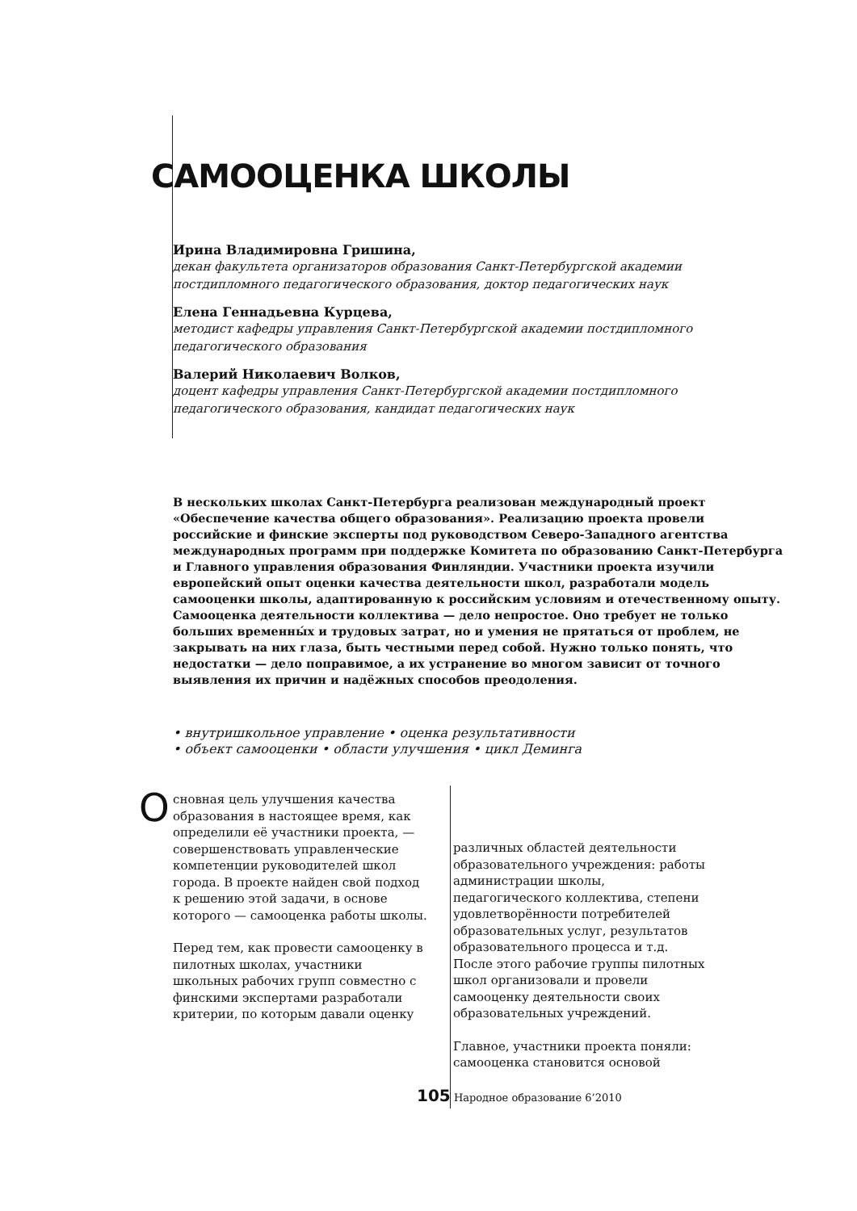САМООЦЕНКА ШКОЛЫ
Ирина Владимировна Гришина,
декан факультета организаторов образования Санкт-Петербургской академии постдипломного педагогического образования, доктор педагогических наук
Елена Геннадьевна Курцева,
методист кафедры управления Санкт-Петербургской академии постдипломного педагогического образования
Валерий Николаевич Волков,
доцент кафедры управления Санкт-Петербургской академии постдипломного педагогического образования, кандидат педагогических наук
В нескольких школах Санкт-Петербурга реализован международный проект «Обеспечение качества общего образования». Реализацию проекта провели российские и финские эксперты под руководством Северо-Западного агентства международных программ при поддержке Комитета по образованию Санкт-Петербурга и Главного управления образования Финляндии. Участники проекта изучили европейский опыт оценки качества деятельности школ, разработали модель самооценки школы, адаптированную к российским условиям и отечественному опыту.
Самооценка деятельности коллектива — дело непростое. Оно требует не только больших временны́х и трудовых затрат, но и умения не прятаться от проблем, не закрывать на них глаза, быть честными перед собой. Нужно только понять, что недостатки — дело поправимое, а их устранение во многом зависит от точного выявления их причин и надёжных способов преодоления.
• внутришкольное управление • оценка результативности
• объект самооценки • области улучшения • цикл Деминга
Основная цель улучшения качества образования в настоящее время, как определили её участники проекта, — совершенствовать управленческие компетенции руководителей школ города. В проекте найден свой подход к решению этой задачи, в основе которого — самооценка работы школы.
Перед тем, как провести самооценку в пилотных школах, участники школьных рабочих групп совместно с финскими экспертами разработали критерии, по которым давали оценку
различных областей деятельности образовательного учреждения: работы администрации школы, педагогического коллектива, степени удовлетворённости потребителей образовательных услуг, результатов образовательного процесса и т.д. После этого рабочие группы пилотных школ организовали и провели самооценку деятельности своих образовательных учреждений.
Главное, участники проекта поняли: самооценка становится основой
105 Народное образование 6’2010